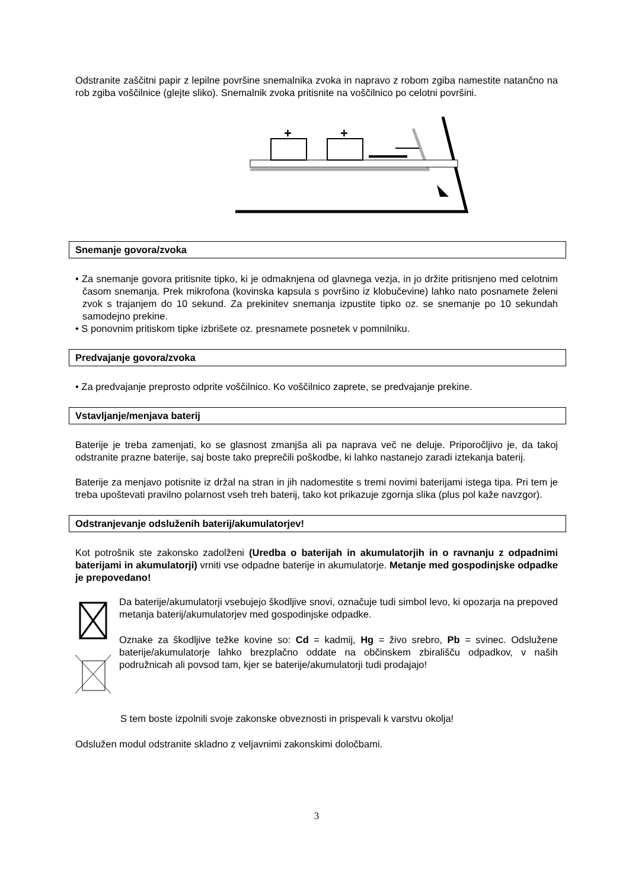Odstranite zaščitni papir z lepilne površine snemalnika zvoka in napravo z robom zgiba namestite natančno na rob zgiba voščilnice (glejte sliko). Snemalnik zvoka pritisnite na voščilnico po celotni površini.
+
+
Snemanje govora/zvoka
• Za snemanje govora pritisnite tipko, ki je odmaknjena od glavnega vezja, in jo držite pritisnjeno med celotnim časom snemanja. Prek mikrofona (kovinska kapsula s površino iz klobučevine) lahko nato posnamete želeni zvok s trajanjem do 10 sekund. Za prekinitev snemanja izpustite tipko oz. se snemanje po 10 sekundah samodejno prekine.
• S ponovnim pritiskom tipke izbrišete oz. presnamete posnetek v pomnilniku.
Predvajanje govora/zvoka
• Za predvajanje preprosto odprite voščilnico. Ko voščilnico zaprete, se predvajanje prekine.
Vstavljanje/menjava baterij
Baterije je treba zamenjati, ko se glasnost zmanjša ali pa naprava več ne deluje. Priporočljivo je, da takoj odstranite prazne baterije, saj boste tako preprečili poškodbe, ki lahko nastanejo zaradi iztekanja baterij.
Baterije za menjavo potisnite iz držal na stran in jih nadomestite s tremi novimi baterijami istega tipa. Pri tem je treba upoštevati pravilno polarnost vseh treh baterij, tako kot prikazuje zgornja slika (plus pol kaže navzgor).
Odstranjevanje odsluženih baterij/akumulatorjev!
Kot potrošnik ste zakonsko zadolženi (Uredba o baterijah in akumulatorjih in o ravnanju z odpadnimi baterijami in akumulatorji) vrniti vse odpadne baterije in akumulatorje. Metanje med gospodinjske odpadke je prepovedano!
Da baterije/akumulatorji vsebujejo škodljive snovi, označuje tudi simbol levo, ki opozarja na prepoved metanja baterij/akumulatorjev med gospodinjske odpadke.
Oznake za škodljive težke kovine so: Cd = kadmij, Hg = živo srebro, Pb = svinec. Odslužene baterije/akumulatorje lahko brezplačno oddate na občinskem zbirališču odpadkov, v naših podružnicah ali povsod tam, kjer se baterije/akumulatorji tudi prodajajo!
S tem boste izpolnili svoje zakonske obveznosti in prispevali k varstvu okolja!
Odslužen modul odstranite skladno z veljavnimi zakonskimi določbami.
3